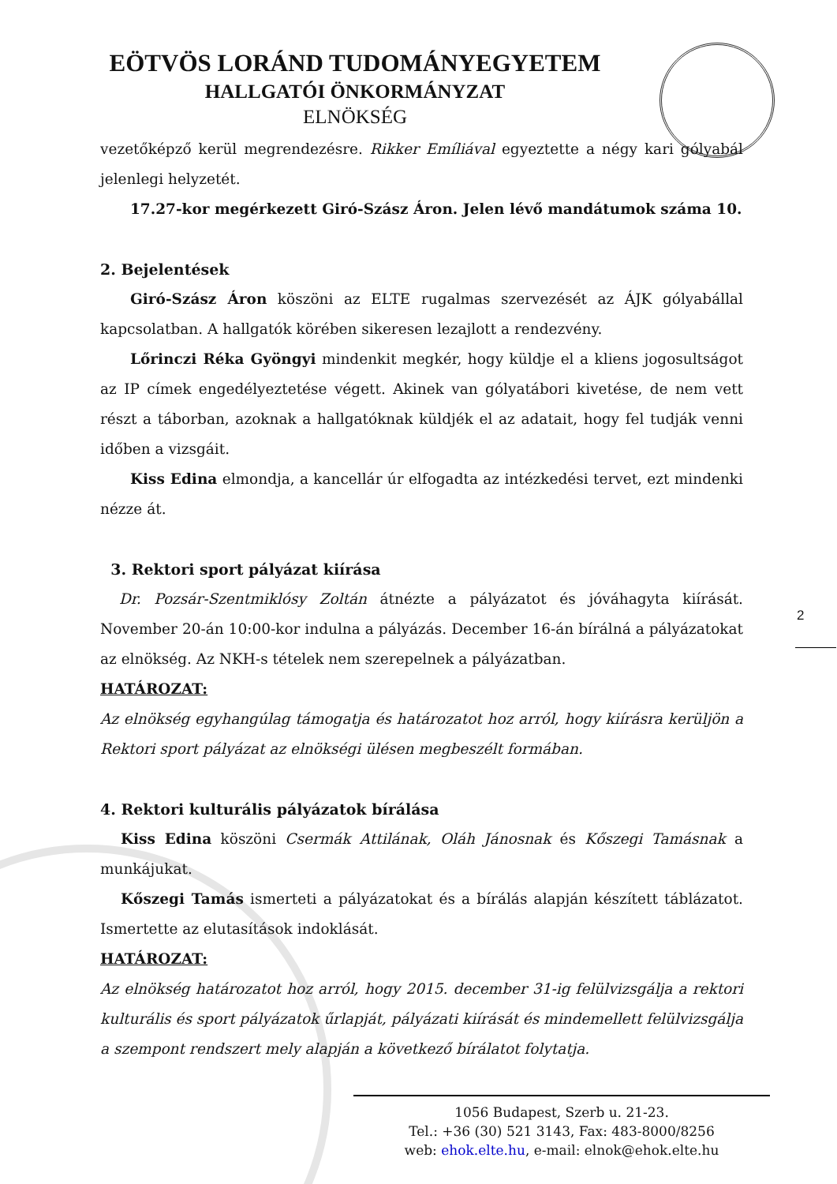EÖTVÖS LORÁND TUDOMÁNYEGYETEM
HALLGATÓI ÖNKORMÁNYZAT
ELNÖKSÉG
vezetőképző kerül megrendezésre. Rikker Emíliával egyeztette a négy kari gólyabál jelenlegi helyzetét.
17.27-kor megérkezett Giró-Szász Áron. Jelen lévő mandátumok száma 10.
2. Bejelentések
Giró-Szász Áron köszöni az ELTE rugalmas szervezését az ÁJK gólyabállal kapcsolatban. A hallgatók körében sikeresen lezajlott a rendezvény.
Lőrinczi Réka Gyöngyi mindenkit megkér, hogy küldje el a kliens jogosultságot az IP címek engedélyeztetése végett. Akinek van gólyatábori kivetése, de nem vett részt a táborban, azoknak a hallgatóknak küldjék el az adatait, hogy fel tudják venni időben a vizsgáit.
Kiss Edina elmondja, a kancellár úr elfogadta az intézkedési tervet, ezt mindenki nézze át.
3. Rektori sport pályázat kiírása
Dr. Pozsár-Szentmiklósy Zoltán átnézte a pályázatot és jóváhagyta kiírását. November 20-án 10:00-kor indulna a pályázás. December 16-án bírálná a pályázatokat az elnökség. Az NKH-s tételek nem szerepelnek a pályázatban.
HATÁROZAT:
Az elnökség egyhangúlag támogatja és határozatot hoz arról, hogy kiírásra kerüljön a Rektori sport pályázat az elnökségi ülésen megbeszélt formában.
4. Rektori kulturális pályázatok bírálása
Kiss Edina köszöni Csermák Attilának, Oláh Jánosnak és Kőszegi Tamásnak a munkájukat.
Kőszegi Tamás ismerteti a pályázatokat és a bírálás alapján készített táblázatot. Ismertette az elutasítások indoklását.
HATÁROZAT:
Az elnökség határozatot hoz arról, hogy 2015. december 31-ig felülvizsgálja a rektori kulturális és sport pályázatok űrlapját, pályázati kiírását és mindemellett felülvizsgálja a szempont rendszert mely alapján a következő bírálatot folytatja.
2
1056 Budapest, Szerb u. 21-23.
Tel.: +36 (30) 521 3143, Fax: 483-8000/8256
web: ehok.elte.hu, e-mail: elnok@ehok.elte.hu